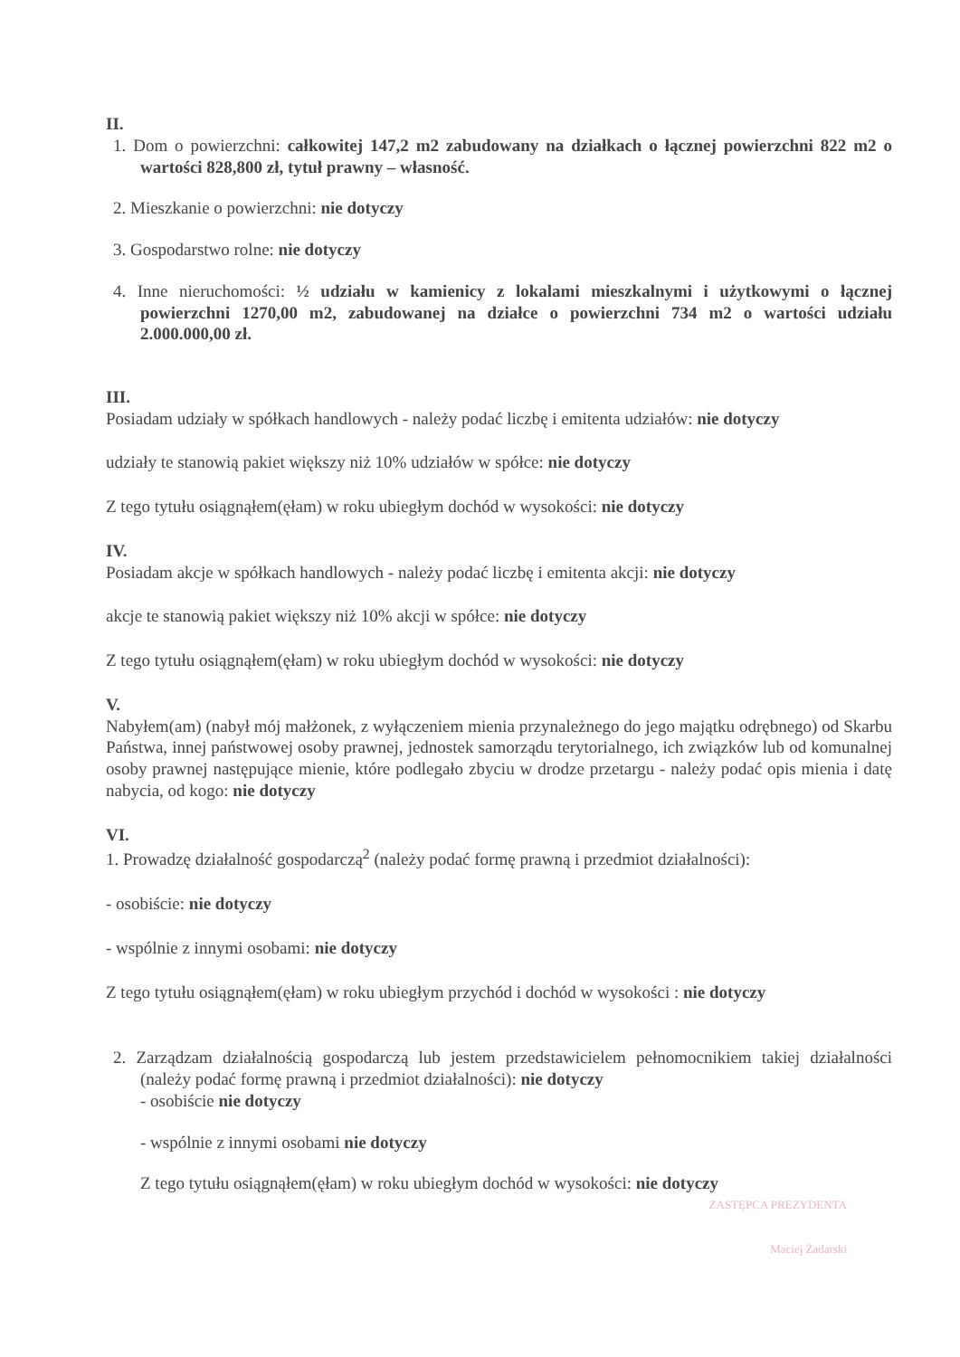II.
1. Dom o powierzchni: całkowitej 147,2 m2 zabudowany na działkach o łącznej powierzchni 822 m2 o wartości 828,800 zł, tytuł prawny – własność.
2. Mieszkanie o powierzchni: nie dotyczy
3. Gospodarstwo rolne: nie dotyczy
4. Inne nieruchomości: ½ udziału w kamienicy z lokalami mieszkalnymi i użytkowymi o łącznej powierzchni 1270,00 m2, zabudowanej na działce o powierzchni 734 m2 o wartości udziału 2.000.000,00 zł.
III.
Posiadam udziały w spółkach handlowych - należy podać liczbę i emitenta udziałów: nie dotyczy
udziały te stanowią pakiet większy niż 10% udziałów w spółce: nie dotyczy
Z tego tytułu osiągnąłem(ęłam) w roku ubiegłym dochód w wysokości: nie dotyczy
IV.
Posiadam akcje w spółkach handlowych - należy podać liczbę i emitenta akcji: nie dotyczy
akcje te stanowią pakiet większy niż 10% akcji w spółce: nie dotyczy
Z tego tytułu osiągnąłem(ęłam) w roku ubiegłym dochód w wysokości: nie dotyczy
V.
Nabyłem(am) (nabył mój małżonek, z wyłączeniem mienia przynależnego do jego majątku odrębnego) od Skarbu Państwa, innej państwowej osoby prawnej, jednostek samorządu terytorialnego, ich związków lub od komunalnej osoby prawnej następujące mienie, które podlegało zbyciu w drodze przetargu - należy podać opis mienia i datę nabycia, od kogo: nie dotyczy
VI.
1. Prowadzę działalność gospodarczą<sup>2</sup> (należy podać formę prawną i przedmiot działalności):
- osobiście: nie dotyczy
- wspólnie z innymi osobami: nie dotyczy
Z tego tytułu osiągnąłem(ęłam) w roku ubiegłym przychód i dochód w wysokości : nie dotyczy
2. Zarządzam działalnością gospodarczą lub jestem przedstawicielem pełnomocnikiem takiej działalności (należy podać formę prawną i przedmiot działalności): nie dotyczy
- osobiście nie dotyczy
- wspólnie z innymi osobami nie dotyczy
Z tego tytułu osiągnąłem(ęłam) w roku ubiegłym dochód w wysokości: nie dotyczy
ZASTĘPCA PREZYDENTA
Maciej Żadarski